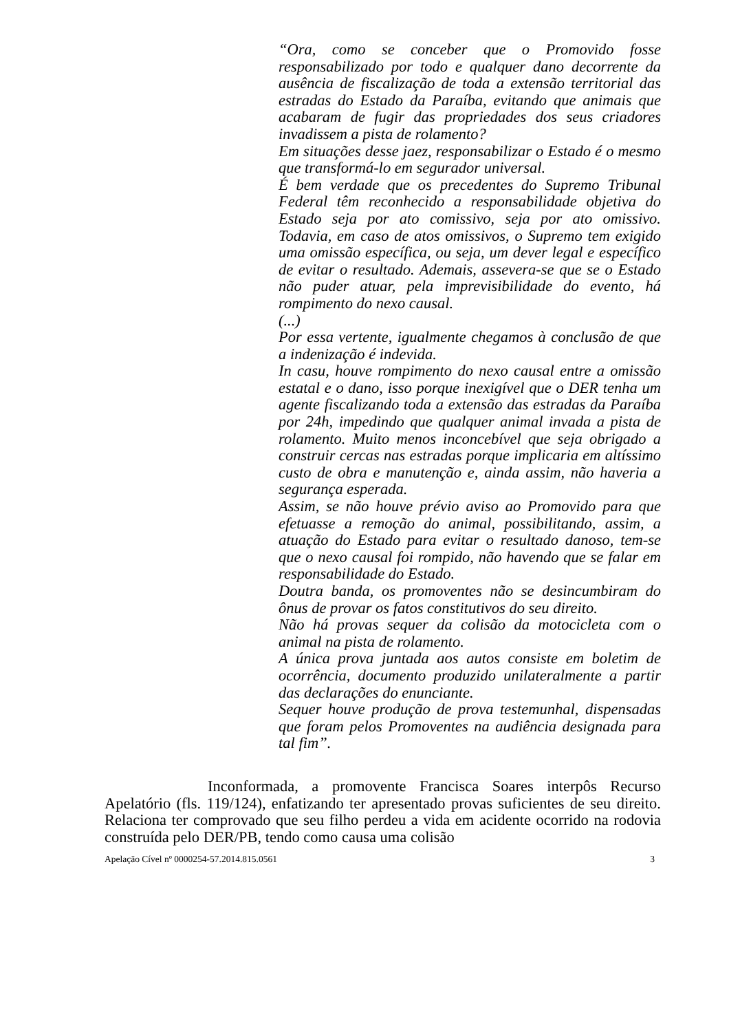“Ora, como se conceber que o Promovido fosse responsabilizado por todo e qualquer dano decorrente da ausência de fiscalização de toda a extensão territorial das estradas do Estado da Paraíba, evitando que animais que acabaram de fugir das propriedades dos seus criadores invadissem a pista de rolamento?
Em situações desse jaez, responsabilizar o Estado é o mesmo que transformá-lo em segurador universal.
É bem verdade que os precedentes do Supremo Tribunal Federal têm reconhecido a responsabilidade objetiva do Estado seja por ato comissivo, seja por ato omissivo. Todavia, em caso de atos omissivos, o Supremo tem exigido uma omissão específica, ou seja, um dever legal e específico de evitar o resultado. Ademais, assevera-se que se o Estado não puder atuar, pela imprevisibilidade do evento, há rompimento do nexo causal.
(...)
Por essa vertente, igualmente chegamos à conclusão de que a indenização é indevida.
In casu, houve rompimento do nexo causal entre a omissão estatal e o dano, isso porque inexigível que o DER tenha um agente fiscalizando toda a extensão das estradas da Paraíba por 24h, impedindo que qualquer animal invada a pista de rolamento. Muito menos inconcebível que seja obrigado a construir cercas nas estradas porque implicaria em altíssimo custo de obra e manutenção e, ainda assim, não haveria a segurança esperada.
Assim, se não houve prévio aviso ao Promovido para que efetuasse a remoção do animal, possibilitando, assim, a atuação do Estado para evitar o resultado danoso, tem-se que o nexo causal foi rompido, não havendo que se falar em responsabilidade do Estado.
Doutra banda, os promoventes não se desincumbiram do ônus de provar os fatos constitutivos do seu direito.
Não há provas sequer da colisão da motocicleta com o animal na pista de rolamento.
A única prova juntada aos autos consiste em boletim de ocorrência, documento produzido unilateralmente a partir das declarações do enunciante.
Sequer houve produção de prova testemunhal, dispensadas que foram pelos Promoventes na audiência designada para tal fim”.
Inconformada, a promovente Francisca Soares interpôs Recurso Apelatório (fls. 119/124), enfatizando ter apresentado provas suficientes de seu direito. Relaciona ter comprovado que seu filho perdeu a vida em acidente ocorrido na rodovia construída pelo DER/PB, tendo como causa uma colisão
Apelação Cível nº 0000254-57.2014.815.0561 3